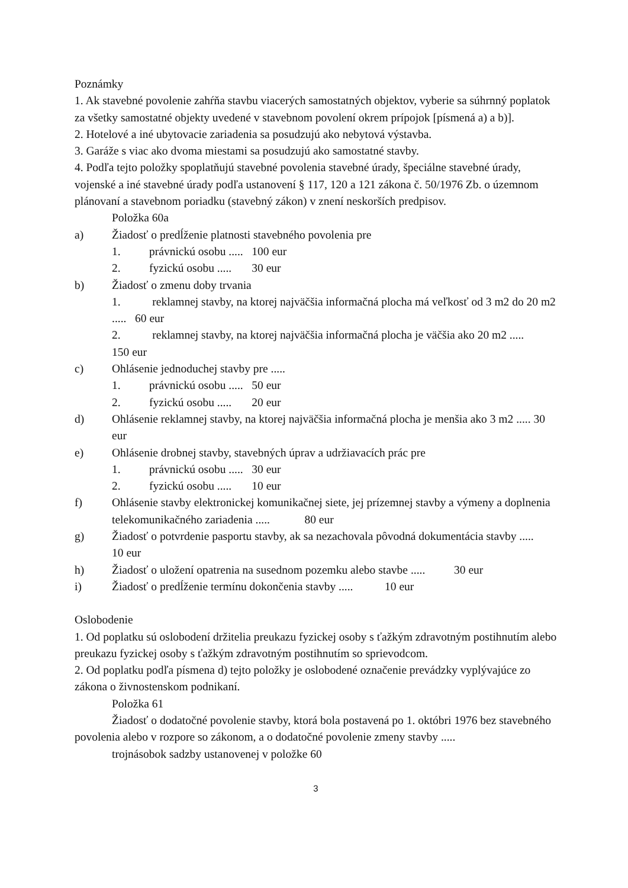Poznámky
1. Ak stavebné povolenie zahŕňa stavbu viacerých samostatných objektov, vyberie sa súhrnný poplatok za všetky samostatné objekty uvedené v stavebnom povolení okrem prípojok [písmená a) a b)].
2. Hotelové a iné ubytovacie zariadenia sa posudzujú ako nebytová výstavba.
3. Garáže s viac ako dvoma miestami sa posudzujú ako samostatné stavby.
4. Podľa tejto položky spoplatňujú stavebné povolenia stavebné úrady, špeciálne stavebné úrady, vojenské a iné stavebné úrady podľa ustanovení § 117, 120 a 121 zákona č. 50/1976 Zb. o územnom plánovaní a stavebnom poriadku (stavebný zákon) v znení neskorších predpisov.
Položka 60a
a) Žiadosť o predĺženie platnosti stavebného povolenia pre
1. právnickú osobu ..... 100 eur
2. fyzickú osobu ..... 30 eur
b) Žiadosť o zmenu doby trvania
1. reklamnej stavby, na ktorej najväčšia informačná plocha má veľkosť od 3 m2 do 20 m2 ..... 60 eur
2. reklamnej stavby, na ktorej najväčšia informačná plocha je väčšia ako 20 m2 ..... 150 eur
c) Ohlásenie jednoduchej stavby pre .....
1. právnickú osobu ..... 50 eur
2. fyzickú osobu ..... 20 eur
d) Ohlásenie reklamnej stavby, na ktorej najväčšia informačná plocha je menšia ako 3 m2 ..... 30 eur
e) Ohlásenie drobnej stavby, stavebných úprav a udržiavacích prác pre
1. právnickú osobu ..... 30 eur
2. fyzickú osobu ..... 10 eur
f) Ohlásenie stavby elektronickej komunikačnej siete, jej prízemnej stavby a výmeny a doplnenia telekomunikačného zariadenia ..... 80 eur
g) Žiadosť o potvrdenie pasportu stavby, ak sa nezachovala pôvodná dokumentácia stavby ..... 10 eur
h) Žiadosť o uložení opatrenia na susednom pozemku alebo stavbe ..... 30 eur
i) Žiadosť o predĺženie termínu dokončenia stavby ..... 10 eur
Oslobodenie
1. Od poplatku sú oslobodení držitelia preukazu fyzickej osoby s ťažkým zdravotným postihnutím alebo preukazu fyzickej osoby s ťažkým zdravotným postihnutím so sprievodcom.
2. Od poplatku podľa písmena d) tejto položky je oslobodené označenie prevádzky vyplývajúce zo zákona o živnostenskom podnikaní.
Položka 61
Žiadosť o dodatočné povolenie stavby, ktorá bola postavená po 1. októbri 1976 bez stavebného povolenia alebo v rozpore so zákonom, a o dodatočné povolenie zmeny stavby .....
trojnásobok sadzby ustanovenej v položke 60
3